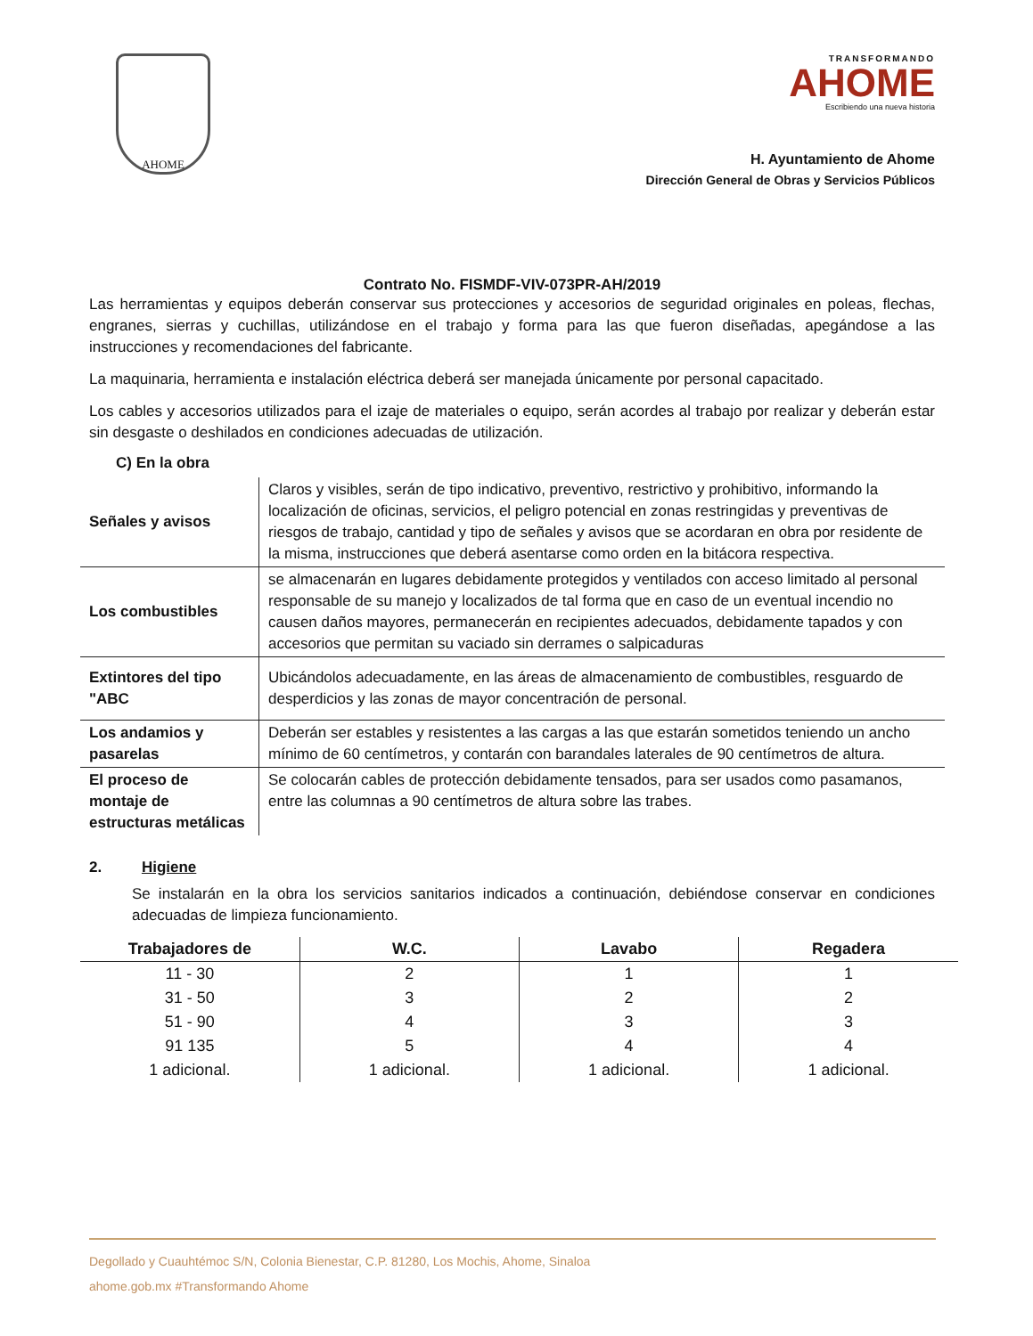AHOME
TRANSFORMANDO
AHOME
Escribiendo una nueva historia
H. Ayuntamiento de Ahome
Dirección General de Obras y Servicios Públicos
Contrato No. FISMDF-VIV-073PR-AH/2019
Las herramientas y equipos deberán conservar sus protecciones y accesorios de seguridad originales en poleas, flechas, engranes, sierras y cuchillas, utilizándose en el trabajo y forma para las que fueron diseñadas, apegándose a las instrucciones y recomendaciones del fabricante.
La maquinaria, herramienta e instalación eléctrica deberá ser manejada únicamente por personal capacitado.
Los cables y accesorios utilizados para el izaje de materiales o equipo, serán acordes al trabajo por realizar y deberán estar sin desgaste o deshilados en condiciones adecuadas de utilización.
C) En la obra
| Señales y avisos | Claros y visibles, serán de tipo indicativo, preventivo, restrictivo y prohibitivo, informando la localización de oficinas, servicios, el peligro potencial en zonas restringidas y preventivas de riesgos de trabajo, cantidad y tipo de señales y avisos que se acordaran en obra por residente de la misma, instrucciones que deberá asentarse como orden en la bitácora respectiva. |
| Los combustibles | se almacenarán en lugares debidamente protegidos y ventilados con acceso limitado al personal responsable de su manejo y localizados de tal forma que en caso de un eventual incendio no causen daños mayores, permanecerán en recipientes adecuados, debidamente tapados y con accesorios que permitan su vaciado sin derrames o salpicaduras |
| Extintores del tipo "ABC | Ubicándolos adecuadamente, en las áreas de almacenamiento de combustibles, resguardo de desperdicios y las zonas de mayor concentración de personal. |
| Los andamios y pasarelas | Deberán ser estables y resistentes a las cargas a las que estarán sometidos teniendo un ancho mínimo de 60 centímetros, y contarán con barandales laterales de 90 centímetros de altura. |
| El proceso de montaje de estructuras metálicas | Se colocarán cables de protección debidamente tensados, para ser usados como pasamanos, entre las columnas a 90 centímetros de altura sobre las trabes. |
2. Higiene
Se instalarán en la obra los servicios sanitarios indicados a continuación, debiéndose conservar en condiciones adecuadas de limpieza funcionamiento.
| Trabajadores de | W.C. | Lavabo | Regadera |
| --- | --- | --- | --- |
| 11 - 30 | 2 | 1 | 1 |
| 31 - 50 | 3 | 2 | 2 |
| 51 - 90 | 4 | 3 | 3 |
| 91 135 | 5 | 4 | 4 |
| 1 adicional. | 1 adicional. | 1 adicional. | 1 adicional. |
Degollado y Cuauhtémoc S/N, Colonia Bienestar, C.P. 81280, Los Mochis, Ahome, Sinaloa
ahome.gob.mx #Transformando Ahome